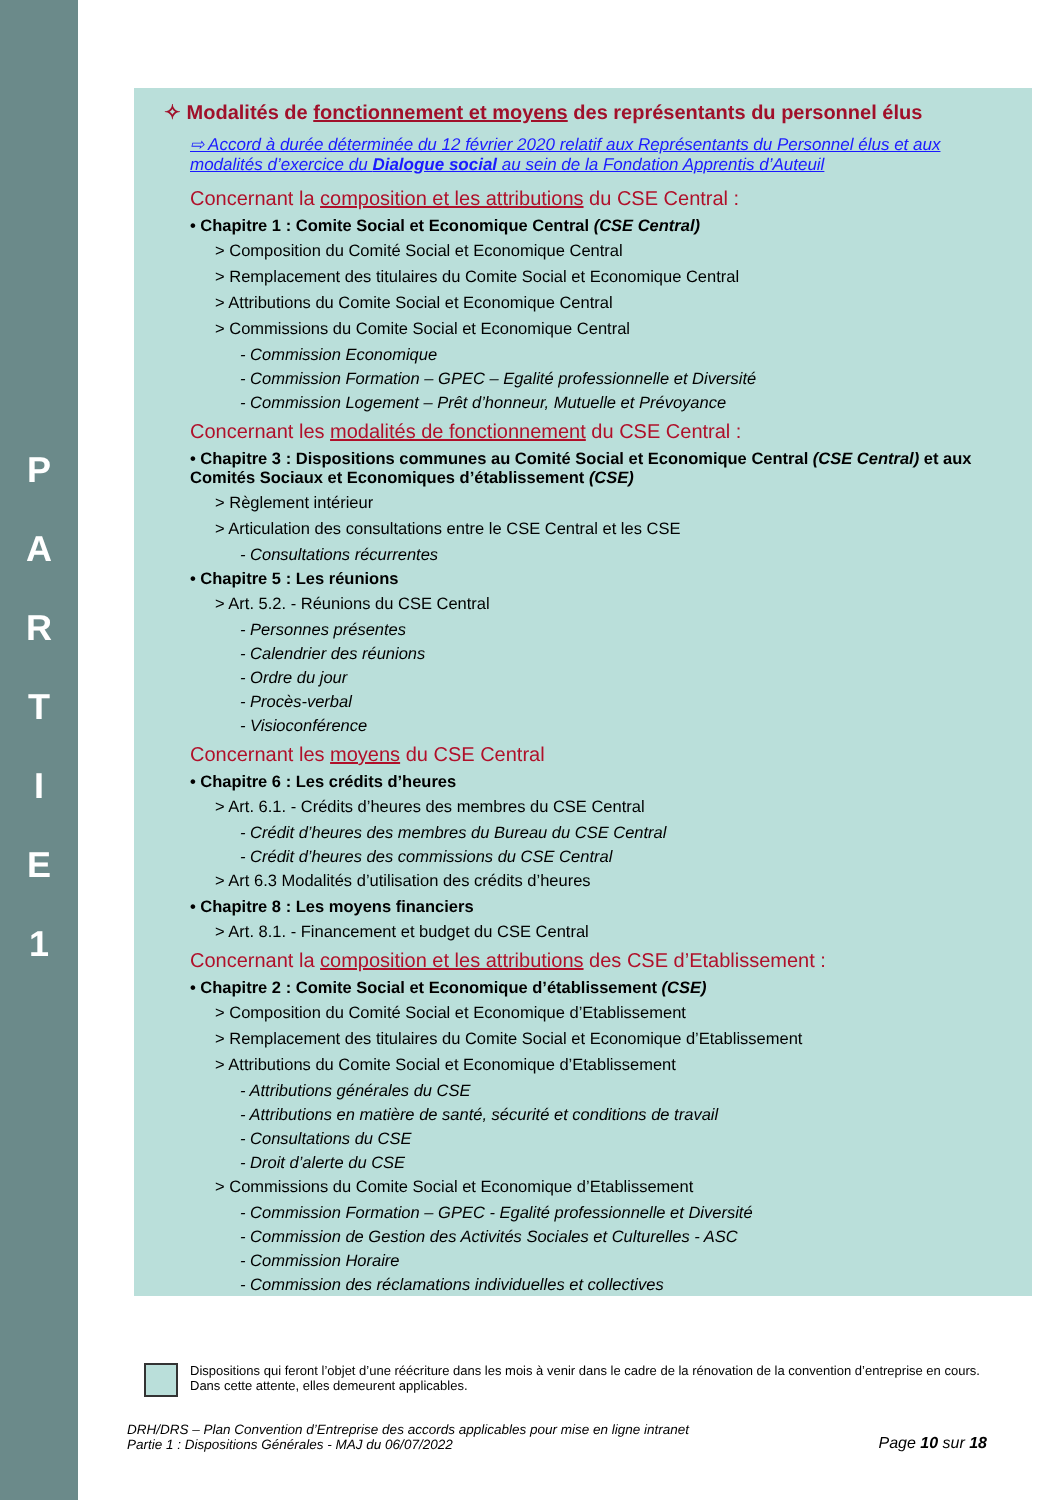P
A
R
T
I
E
1
✧ Modalités de fonctionnement et moyens des représentants du personnel élus
⇨ Accord à durée déterminée du 12 février 2020 relatif aux Représentants du Personnel élus et aux modalités d’exercice du Dialogue social au sein de la Fondation Apprentis d’Auteuil
Concernant la composition et les attributions du CSE Central :
• Chapitre 1 : Comite Social et Economique Central (CSE Central)
> Composition du Comité Social et Economique Central
> Remplacement des titulaires du Comite Social et Economique Central
> Attributions du Comite Social et Economique Central
> Commissions du Comite Social et Economique Central
- Commission Economique
- Commission Formation – GPEC – Egalité professionnelle et Diversité
- Commission Logement – Prêt d’honneur, Mutuelle et Prévoyance
Concernant les modalités de fonctionnement du CSE Central :
• Chapitre 3 : Dispositions communes au Comité Social et Economique Central (CSE Central) et aux Comités Sociaux et Economiques d’établissement (CSE)
> Règlement intérieur
> Articulation des consultations entre le CSE Central et les CSE
- Consultations récurrentes
• Chapitre 5 : Les réunions
> Art. 5.2. - Réunions du CSE Central
- Personnes présentes
- Calendrier des réunions
- Ordre du jour
- Procès-verbal
- Visioconférence
Concernant les moyens du CSE Central
• Chapitre 6 : Les crédits d’heures
> Art. 6.1. - Crédits d’heures des membres du CSE Central
- Crédit d’heures des membres du Bureau du CSE Central
- Crédit d’heures des commissions du CSE Central
> Art 6.3 Modalités d’utilisation des crédits d’heures
• Chapitre 8 : Les moyens financiers
> Art. 8.1. - Financement et budget du CSE Central
Concernant la composition et les attributions des CSE d’Etablissement :
• Chapitre 2 : Comite Social et Economique d’établissement (CSE)
> Composition du Comité Social et Economique d’Etablissement
> Remplacement des titulaires du Comite Social et Economique d’Etablissement
> Attributions du Comite Social et Economique d’Etablissement
- Attributions générales du CSE
- Attributions en matière de santé, sécurité et conditions de travail
- Consultations du CSE
- Droit d’alerte du CSE
> Commissions du Comite Social et Economique d’Etablissement
- Commission Formation – GPEC - Egalité professionnelle et Diversité
- Commission de Gestion des Activités Sociales et Culturelles - ASC
- Commission Horaire
- Commission des réclamations individuelles et collectives
Dispositions qui feront l’objet d’une réécriture dans les mois à venir dans le cadre de la rénovation de la convention d’entreprise en cours. Dans cette attente, elles demeurent applicables.
DRH/DRS – Plan Convention d’Entreprise des accords applicables pour mise en ligne intranet
Partie 1 : Dispositions Générales - MAJ du 06/07/2022
Page 10 sur 18